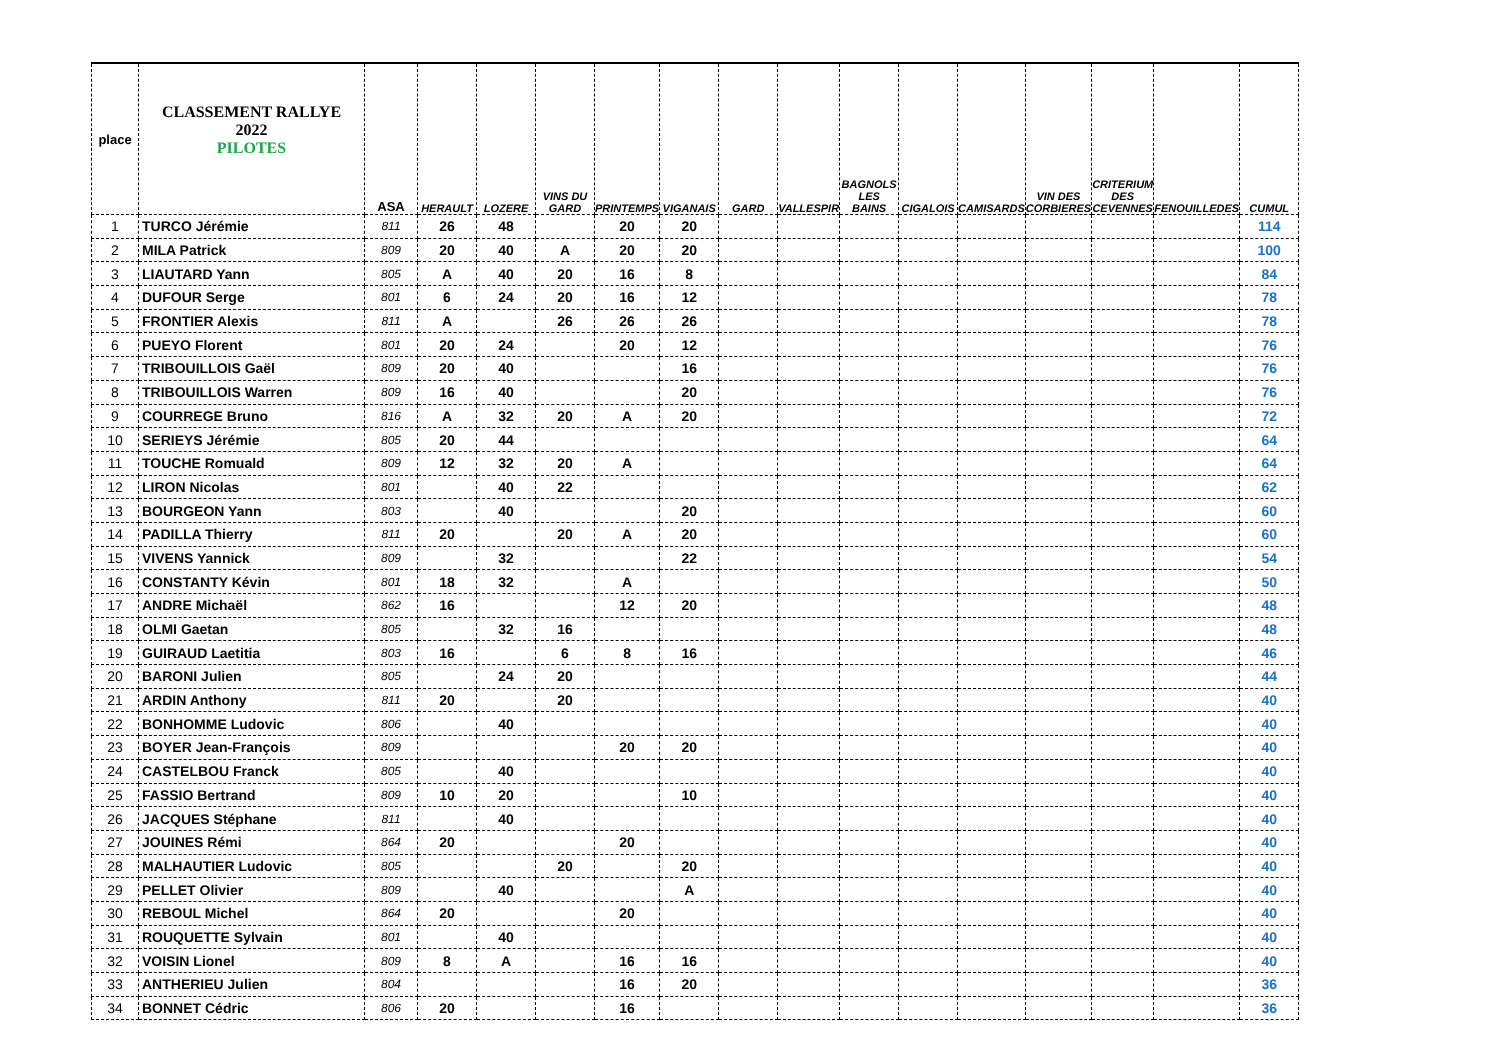| place | CLASSEMENT RALLYE 2022 PILOTES | ASA | HERAULT | LOZERE | VINS DU GARD | PRINTEMPS | VIGANAIS | GARD | VALLESPIR | BAGNOLS LES BAINS | CIGALOIS | CAMISARDS | VIN DES CORBIERES | CRITERIUM DES CEVENNES | FENOUILLEDES | CUMUL |
| --- | --- | --- | --- | --- | --- | --- | --- | --- | --- | --- | --- | --- | --- | --- | --- | --- |
| 1 | TURCO Jérémie | 811 | 26 | 48 | | 20 | 20 | | | | | | | | | 114 |
| 2 | MILA Patrick | 809 | 20 | 40 | A | 20 | 20 | | | | | | | | | 100 |
| 3 | LIAUTARD Yann | 805 | A | 40 | 20 | 16 | 8 | | | | | | | | | 84 |
| 4 | DUFOUR Serge | 801 | 6 | 24 | 20 | 16 | 12 | | | | | | | | | 78 |
| 5 | FRONTIER Alexis | 811 | A | | 26 | 26 | 26 | | | | | | | | | 78 |
| 6 | PUEYO Florent | 801 | 20 | 24 | | 20 | 12 | | | | | | | | | 76 |
| 7 | TRIBOUILLOIS Gaël | 809 | 20 | 40 | | | 16 | | | | | | | | | 76 |
| 8 | TRIBOUILLOIS Warren | 809 | 16 | 40 | | | 20 | | | | | | | | | 76 |
| 9 | COURREGE Bruno | 816 | A | 32 | 20 | A | 20 | | | | | | | | | 72 |
| 10 | SERIEYS Jérémie | 805 | 20 | 44 | | | | | | | | | | | | 64 |
| 11 | TOUCHE Romuald | 809 | 12 | 32 | 20 | A | | | | | | | | | | 64 |
| 12 | LIRON Nicolas | 801 | | 40 | 22 | | | | | | | | | | | 62 |
| 13 | BOURGEON Yann | 803 | | 40 | | | 20 | | | | | | | | | 60 |
| 14 | PADILLA Thierry | 811 | 20 | | 20 | A | 20 | | | | | | | | | 60 |
| 15 | VIVENS Yannick | 809 | | 32 | | | 22 | | | | | | | | | 54 |
| 16 | CONSTANTY Kévin | 801 | 18 | 32 | | A | | | | | | | | | | 50 |
| 17 | ANDRE Michaël | 862 | 16 | | | 12 | 20 | | | | | | | | | 48 |
| 18 | OLMI Gaetan | 805 | | 32 | 16 | | | | | | | | | | | 48 |
| 19 | GUIRAUD Laetitia | 803 | 16 | | 6 | 8 | 16 | | | | | | | | | 46 |
| 20 | BARONI Julien | 805 | | 24 | 20 | | | | | | | | | | | 44 |
| 21 | ARDIN Anthony | 811 | 20 | | 20 | | | | | | | | | | | 40 |
| 22 | BONHOMME Ludovic | 806 | | 40 | | | | | | | | | | | | 40 |
| 23 | BOYER Jean-François | 809 | | | | 20 | 20 | | | | | | | | | 40 |
| 24 | CASTELBOU Franck | 805 | | 40 | | | | | | | | | | | | 40 |
| 25 | FASSIO Bertrand | 809 | 10 | 20 | | | 10 | | | | | | | | | 40 |
| 26 | JACQUES Stéphane | 811 | | 40 | | | | | | | | | | | | 40 |
| 27 | JOUINES Rémi | 864 | 20 | | | 20 | | | | | | | | | | 40 |
| 28 | MALHAUTIER Ludovic | 805 | | | 20 | | 20 | | | | | | | | | 40 |
| 29 | PELLET Olivier | 809 | | 40 | | | A | | | | | | | | | 40 |
| 30 | REBOUL Michel | 864 | 20 | | | 20 | | | | | | | | | | 40 |
| 31 | ROUQUETTE Sylvain | 801 | | 40 | | | | | | | | | | | | 40 |
| 32 | VOISIN Lionel | 809 | 8 | A | | 16 | 16 | | | | | | | | | 40 |
| 33 | ANTHERIEU Julien | 804 | | | | 16 | 20 | | | | | | | | | 36 |
| 34 | BONNET Cédric | 806 | 20 | | | 16 | | | | | | | | | | 36 |